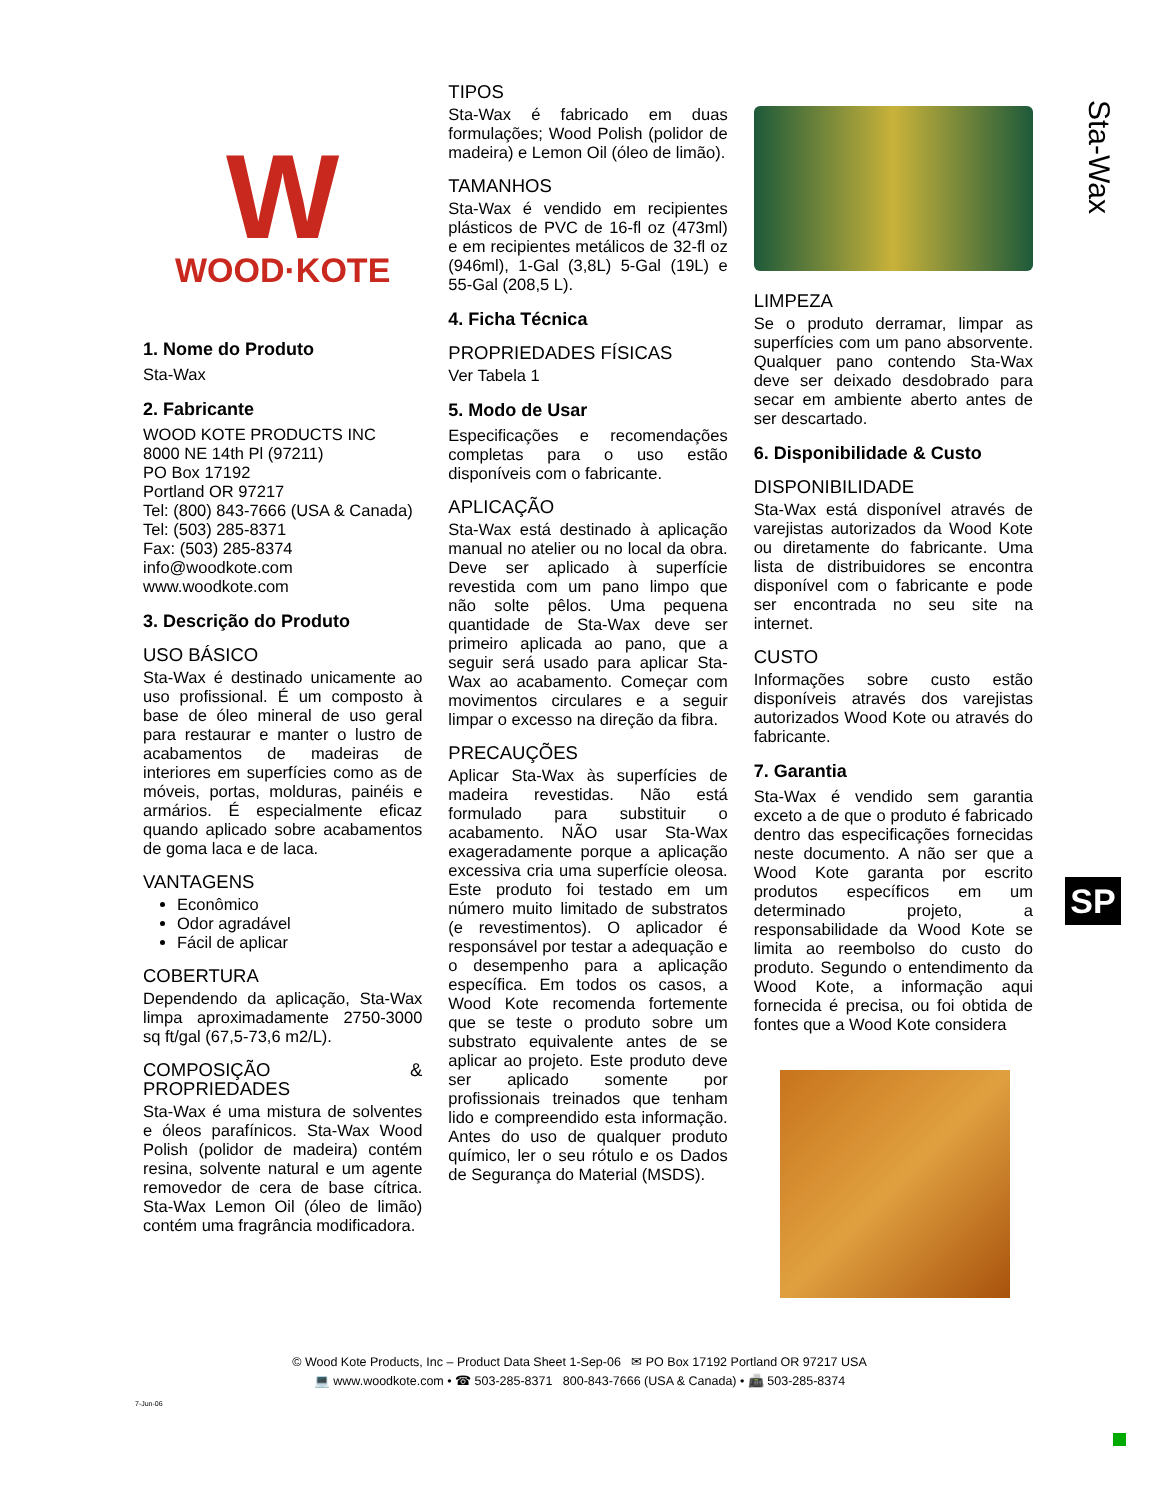Sta-Wax
W
WOOD·KOTE
1. Nome do Produto
Sta-Wax
2. Fabricante
WOOD KOTE PRODUCTS INC
8000 NE 14th Pl (97211)
PO Box 17192
Portland OR 97217
Tel: (800) 843-7666 (USA & Canada)
Tel: (503) 285-8371
Fax: (503) 285-8374
info@woodkote.com
www.woodkote.com
3. Descrição do Produto
USO BÁSICO
Sta-Wax é destinado unicamente ao uso profissional. É um composto à base de óleo mineral de uso geral para restaurar e manter o lustro de acabamentos de madeiras de interiores em superfícies como as de móveis, portas, molduras, painéis e armários. É especialmente eficaz quando aplicado sobre acabamentos de goma laca e de laca.
VANTAGENS
Econômico
Odor agradável
Fácil de aplicar
COBERTURA
Dependendo da aplicação, Sta-Wax limpa aproximadamente 2750-3000 sq ft/gal (67,5-73,6 m2/L).
COMPOSIÇÃO & PROPRIEDADES
Sta-Wax é uma mistura de solventes e óleos parafínicos. Sta-Wax Wood Polish (polidor de madeira) contém resina, solvente natural e um agente removedor de cera de base cítrica. Sta-Wax Lemon Oil (óleo de limão) contém uma fragrância modificadora.
TIPOS
Sta-Wax é fabricado em duas formulações; Wood Polish (polidor de madeira) e Lemon Oil (óleo de limão).
TAMANHOS
Sta-Wax é vendido em recipientes plásticos de PVC de 16-fl oz (473ml) e em recipientes metálicos de 32-fl oz (946ml), 1-Gal (3,8L) 5-Gal (19L) e 55-Gal (208,5 L).
4. Ficha Técnica
PROPRIEDADES FÍSICAS
Ver Tabela 1
5. Modo de Usar
Especificações e recomendações completas para o uso estão disponíveis com o fabricante.
APLICAÇÃO
Sta-Wax está destinado à aplicação manual no atelier ou no local da obra. Deve ser aplicado à superfície revestida com um pano limpo que não solte pêlos. Uma pequena quantidade de Sta-Wax deve ser primeiro aplicada ao pano, que a seguir será usado para aplicar Sta-Wax ao acabamento. Começar com movimentos circulares e a seguir limpar o excesso na direção da fibra.
PRECAUÇÕES
Aplicar Sta-Wax às superfícies de madeira revestidas. Não está formulado para substituir o acabamento. NÃO usar Sta-Wax exageradamente porque a aplicação excessiva cria uma superfície oleosa. Este produto foi testado em um número muito limitado de substratos (e revestimentos). O aplicador é responsável por testar a adequação e o desempenho para a aplicação específica. Em todos os casos, a Wood Kote recomenda fortemente que se teste o produto sobre um substrato equivalente antes de se aplicar ao projeto. Este produto deve ser aplicado somente por profissionais treinados que tenham lido e compreendido esta informação. Antes do uso de qualquer produto químico, ler o seu rótulo e os Dados de Segurança do Material (MSDS).
LIMPEZA
Se o produto derramar, limpar as superfícies com um pano absorvente. Qualquer pano contendo Sta-Wax deve ser deixado desdobrado para secar em ambiente aberto antes de ser descartado.
6. Disponibilidade & Custo
DISPONIBILIDADE
Sta-Wax está disponível através de varejistas autorizados da Wood Kote ou diretamente do fabricante. Uma lista de distribuidores se encontra disponível com o fabricante e pode ser encontrada no seu site na internet.
CUSTO
Informações sobre custo estão disponíveis através dos varejistas autorizados Wood Kote ou através do fabricante.
7. Garantia
Sta-Wax é vendido sem garantia exceto a de que o produto é fabricado dentro das especificações fornecidas neste documento. A não ser que a Wood Kote garanta por escrito produtos específicos em um determinado projeto, a responsabilidade da Wood Kote se limita ao reembolso do custo do produto. Segundo o entendimento da Wood Kote, a informação aqui fornecida é precisa, ou foi obtida de fontes que a Wood Kote considera
SP
© Wood Kote Products, Inc – Product Data Sheet 1-Sep-06 ✉ PO Box 17192 Portland OR 97217 USA
💻 www.woodkote.com • ☎ 503-285-8371 800-843-7666 (USA & Canada) • 📠 503-285-8374
7-Jun-06